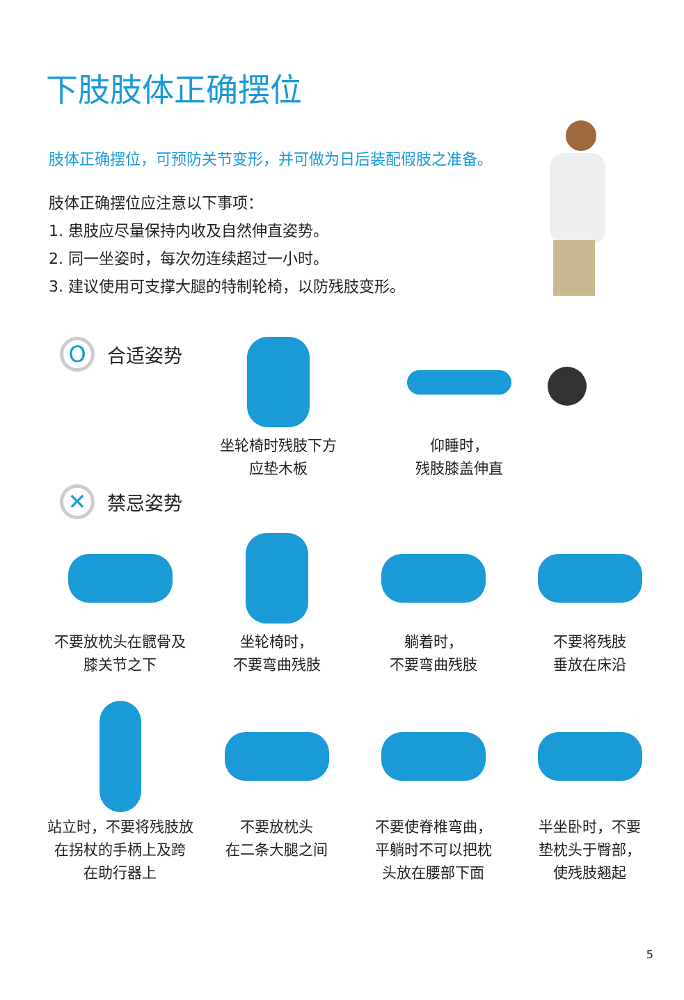下肢肢体正确摆位
肢体正确摆位，可预防关节变形，并可做为日后装配假肢之准备。
肢体正确摆位应注意以下事项：
1. 患肢应尽量保持内收及自然伸直姿势。
2. 同一坐姿时，每次勿连续超过一小时。
3. 建议使用可支撑大腿的特制轮椅，以防残肢变形。
O
合适姿势
坐轮椅时残肢下方
应垫木板
仰睡时，
残肢膝盖伸直
✕
禁忌姿势
不要放枕头在髋骨及
膝关节之下
坐轮椅时，
不要弯曲残肢
躺着时，
不要弯曲残肢
不要将残肢
垂放在床沿
站立时，不要将残肢放
在拐杖的手柄上及跨
在助行器上
不要放枕头
在二条大腿之间
不要使脊椎弯曲，
平躺时不可以把枕
头放在腰部下面
半坐卧时，不要
垫枕头于臀部，
使残肢翘起
5